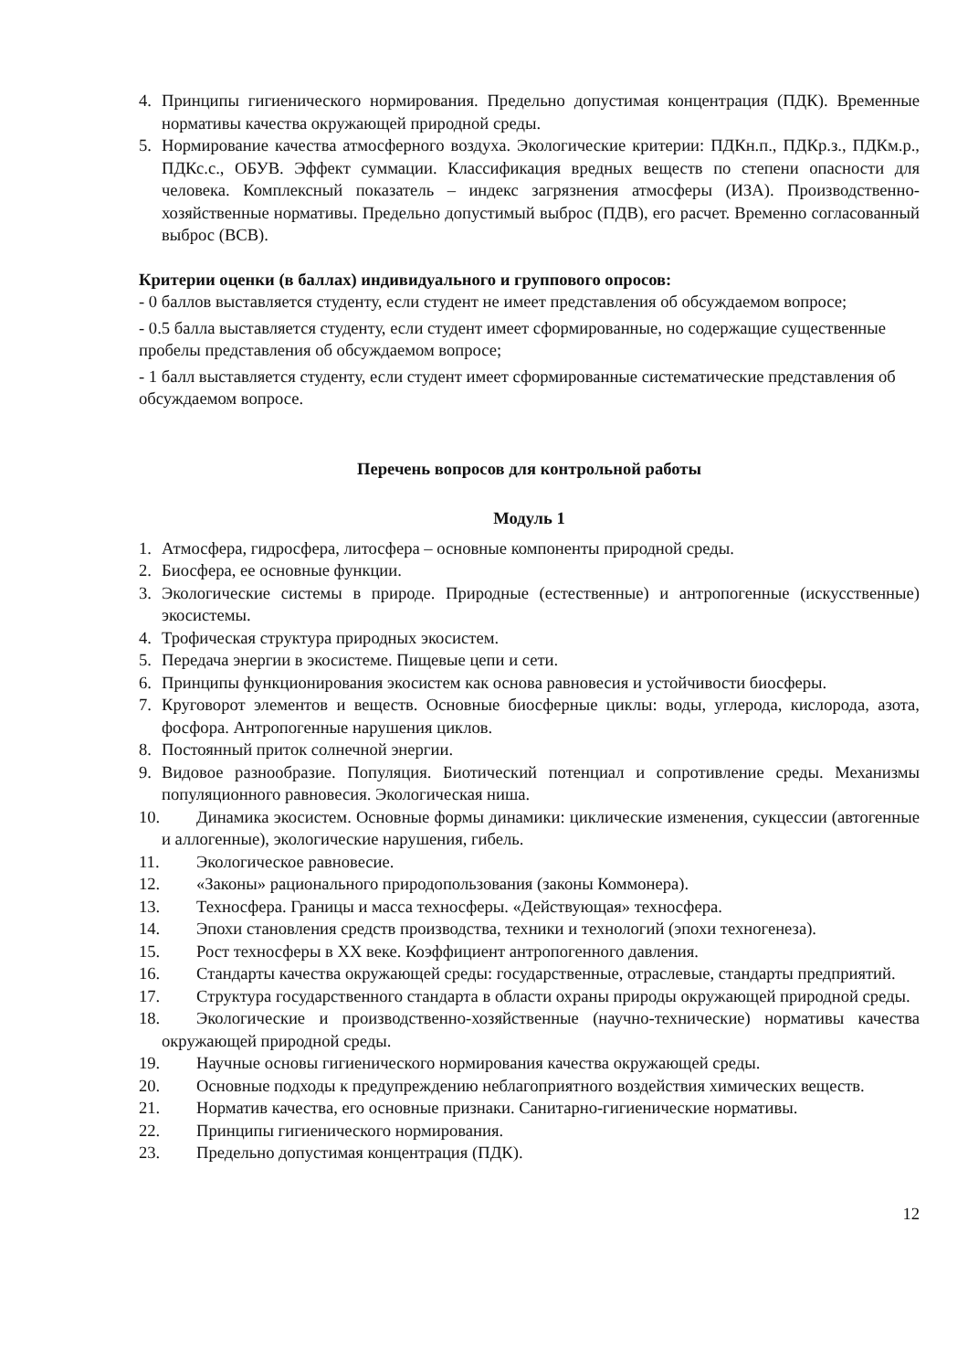4. Принципы гигиенического нормирования. Предельно допустимая концентрация (ПДК). Временные нормативы качества окружающей природной среды.
5. Нормирование качества атмосферного воздуха. Экологические критерии: ПДКн.п., ПДКр.з., ПДКм.р., ПДКс.с., ОБУВ. Эффект суммации. Классификация вредных веществ по степени опасности для человека. Комплексный показатель – индекс загрязнения атмосферы (ИЗА). Производственно-хозяйственные нормативы. Предельно допустимый выброс (ПДВ), его расчет. Временно согласованный выброс (ВСВ).
Критерии оценки (в баллах) индивидуального и группового опросов:
- 0 баллов выставляется студенту, если студент не имеет представления об обсуждаемом вопросе;
- 0.5 балла выставляется студенту, если студент имеет сформированные, но содержащие существенные пробелы представления об обсуждаемом вопросе;
- 1 балл выставляется студенту, если студент имеет сформированные систематические представления об обсуждаемом вопросе.
Перечень вопросов для контрольной работы
Модуль 1
1. Атмосфера, гидросфера, литосфера – основные компоненты природной среды.
2. Биосфера, ее основные функции.
3. Экологические системы в природе. Природные (естественные) и антропогенные (искусственные) экосистемы.
4. Трофическая структура природных экосистем.
5. Передача энергии в экосистеме. Пищевые цепи и сети.
6. Принципы функционирования экосистем как основа равновесия и устойчивости биосферы.
7. Круговорот элементов и веществ. Основные биосферные циклы: воды, углерода, кислорода, азота, фосфора. Антропогенные нарушения циклов.
8. Постоянный приток солнечной энергии.
9. Видовое разнообразие. Популяция. Биотический потенциал и сопротивление среды. Механизмы популяционного равновесия. Экологическая ниша.
10. Динамика экосистем. Основные формы динамики: циклические изменения, сукцессии (автогенные и аллогенные), экологические нарушения, гибель.
11. Экологическое равновесие.
12. «Законы» рационального природопользования (законы Коммонера).
13. Техносфера. Границы и масса техносферы. «Действующая» техносфера.
14. Эпохи становления средств производства, техники и технологий (эпохи техногенеза).
15. Рост техносферы в XX веке. Коэффициент антропогенного давления.
16. Стандарты качества окружающей среды: государственные, отраслевые, стандарты предприятий.
17. Структура государственного стандарта в области охраны природы окружающей природной среды.
18. Экологические и производственно-хозяйственные (научно-технические) нормативы качества окружающей природной среды.
19. Научные основы гигиенического нормирования качества окружающей среды.
20. Основные подходы к предупреждению неблагоприятного воздействия химических веществ.
21. Норматив качества, его основные признаки. Санитарно-гигиенические нормативы.
22. Принципы гигиенического нормирования.
23. Предельно допустимая концентрация (ПДК).
12